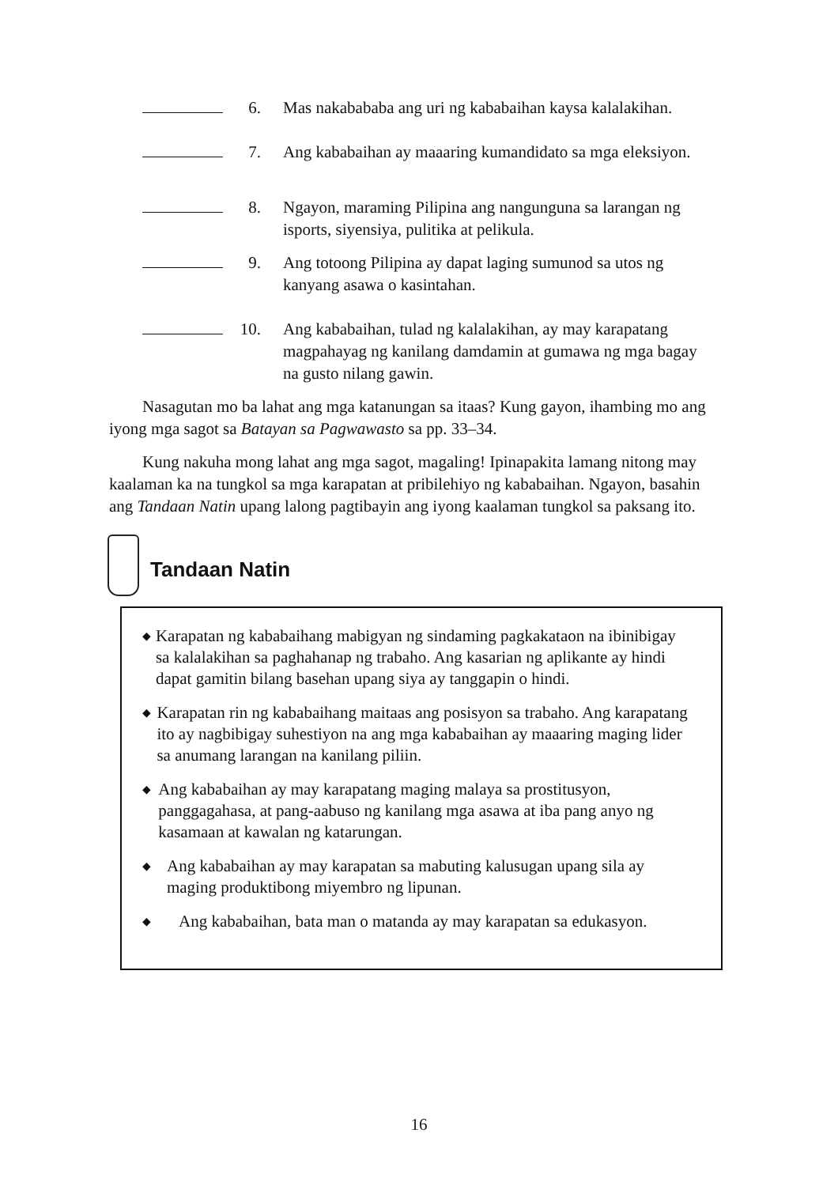6. Mas nakabababa ang uri ng kababaihan kaysa kalalakihan.
7. Ang kababaihan ay maaaring kumandidato sa mga eleksiyon.
8. Ngayon, maraming Pilipina ang nangunguna sa larangan ng isports, siyensiya, pulitika at pelikula.
9. Ang totoong Pilipina ay dapat laging sumunod sa utos ng kanyang asawa o kasintahan.
10. Ang kababaihan, tulad ng kalalakihan, ay may karapatang magpahayag ng kanilang damdamin at gumawa ng mga bagay na gusto nilang gawin.
Nasagutan mo ba lahat ang mga katanungan sa itaas? Kung gayon, ihambing mo ang iyong mga sagot sa Batayan sa Pagwawasto sa pp. 33–34.
Kung nakuha mong lahat ang mga sagot, magaling! Ipinapakita lamang nitong may kaalaman ka na tungkol sa mga karapatan at pribilehiyo ng kababaihan. Ngayon, basahin ang Tandaan Natin upang lalong pagtibayin ang iyong kaalaman tungkol sa paksang ito.
Tandaan Natin
◆ Karapatan ng kababaihang mabigyan ng sindaming pagkakataon na ibinibigay sa kalalakihan sa paghahanap ng trabaho. Ang kasarian ng aplikante ay hindi dapat gamitin bilang basehan upang siya ay tanggapin o hindi.
◆ Karapatan rin ng kababaihang maitaas ang posisyon sa trabaho. Ang karapatang ito ay nagbibigay suhestiyon na ang mga kababaihan ay maaaring maging lider sa anumang larangan na kanilang piliin.
◆ Ang kababaihan ay may karapatang maging malaya sa prostitusyon, panggagahasa, at pang-aabuso ng kanilang mga asawa at iba pang anyo ng kasamaan at kawalan ng katarungan.
◆ Ang kababaihan ay may karapatan sa mabuting kalusugan upang sila ay maging produktibong miyembro ng lipunan.
◆ Ang kababaihan, bata man o matanda ay may karapatan sa edukasyon.
16